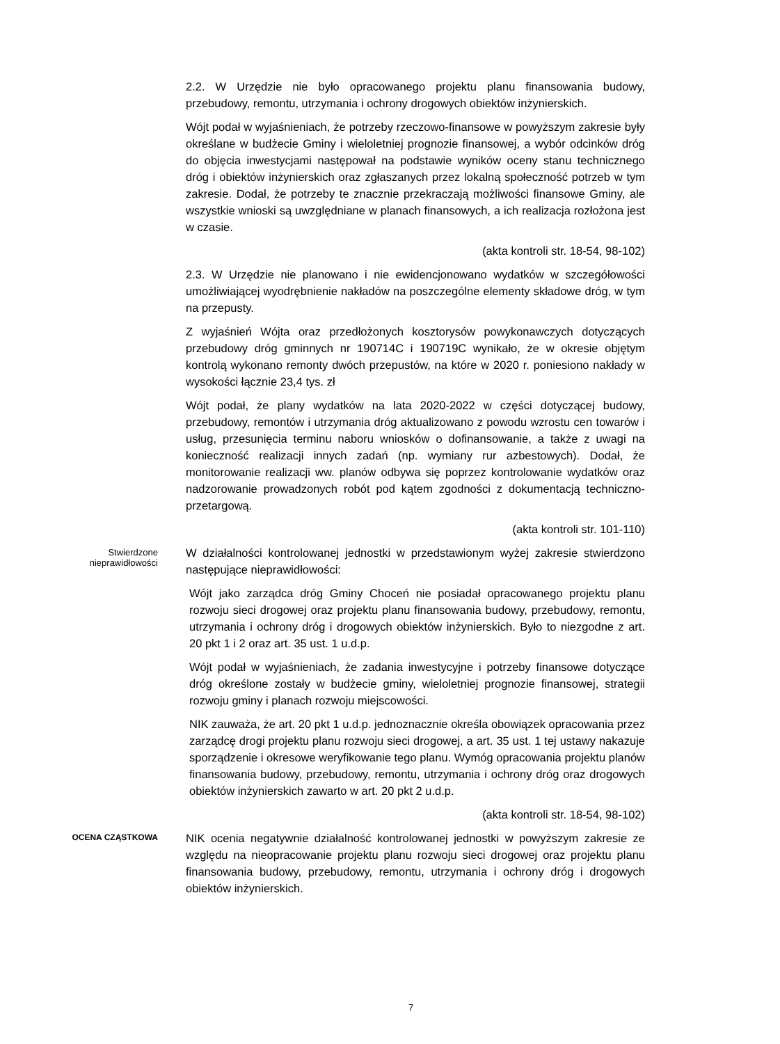2.2. W Urzędzie nie było opracowanego projektu planu finansowania budowy, przebudowy, remontu, utrzymania i ochrony drogowych obiektów inżynierskich.
Wójt podał w wyjaśnieniach, że potrzeby rzeczowo-finansowe w powyższym zakresie były określane w budżecie Gminy i wieloletniej prognozie finansowej, a wybór odcinków dróg do objęcia inwestycjami następował na podstawie wyników oceny stanu technicznego dróg i obiektów inżynierskich oraz zgłaszanych przez lokalną społeczność potrzeb w tym zakresie. Dodał, że potrzeby te znacznie przekraczają możliwości finansowe Gminy, ale wszystkie wnioski są uwzględniane w planach finansowych, a ich realizacja rozłożona jest w czasie.
(akta kontroli str. 18-54, 98-102)
2.3. W Urzędzie nie planowano i nie ewidencjonowano wydatków w szczegółowości umożliwiającej wyodrębnienie nakładów na poszczególne elementy składowe dróg, w tym na przepusty.
Z wyjaśnień Wójta oraz przedłożonych kosztorysów powykonawczych dotyczących przebudowy dróg gminnych nr 190714C i 190719C wynikało, że w okresie objętym kontrolą wykonano remonty dwóch przepustów, na które w 2020 r. poniesiono nakłady w wysokości łącznie 23,4 tys. zł
Wójt podał, że plany wydatków na lata 2020-2022 w części dotyczącej budowy, przebudowy, remontów i utrzymania dróg aktualizowano z powodu wzrostu cen towarów i usług, przesunięcia terminu naboru wniosków o dofinansowanie, a także z uwagi na konieczność realizacji innych zadań (np. wymiany rur azbestowych). Dodał, że monitorowanie realizacji ww. planów odbywa się poprzez kontrolowanie wydatków oraz nadzorowanie prowadzonych robót pod kątem zgodności z dokumentacją techniczno-przetargową.
(akta kontroli str. 101-110)
Stwierdzone
nieprawidłowości
W działalności kontrolowanej jednostki w przedstawionym wyżej zakresie stwierdzono następujące nieprawidłowości:
Wójt jako zarządca dróg Gminy Choceń nie posiadał opracowanego projektu planu rozwoju sieci drogowej oraz projektu planu finansowania budowy, przebudowy, remontu, utrzymania i ochrony dróg i drogowych obiektów inżynierskich. Było to niezgodne z art. 20 pkt 1 i 2 oraz art. 35 ust. 1 u.d.p.
Wójt podał w wyjaśnieniach, że zadania inwestycyjne i potrzeby finansowe dotyczące dróg określone zostały w budżecie gminy, wieloletniej prognozie finansowej, strategii rozwoju gminy i planach rozwoju miejscowości.
NIK zauważa, że art. 20 pkt 1 u.d.p. jednoznacznie określa obowiązek opracowania przez zarządcę drogi projektu planu rozwoju sieci drogowej, a art. 35 ust. 1 tej ustawy nakazuje sporządzenie i okresowe weryfikowanie tego planu. Wymóg opracowania projektu planów finansowania budowy, przebudowy, remontu, utrzymania i ochrony dróg oraz drogowych obiektów inżynierskich zawarto w art. 20 pkt 2 u.d.p.
(akta kontroli str. 18-54, 98-102)
OCENA CZĄSTKOWA
NIK ocenia negatywnie działalność kontrolowanej jednostki w powyższym zakresie ze względu na nieopracowanie projektu planu rozwoju sieci drogowej oraz projektu planu finansowania budowy, przebudowy, remontu, utrzymania i ochrony dróg i drogowych obiektów inżynierskich.
7